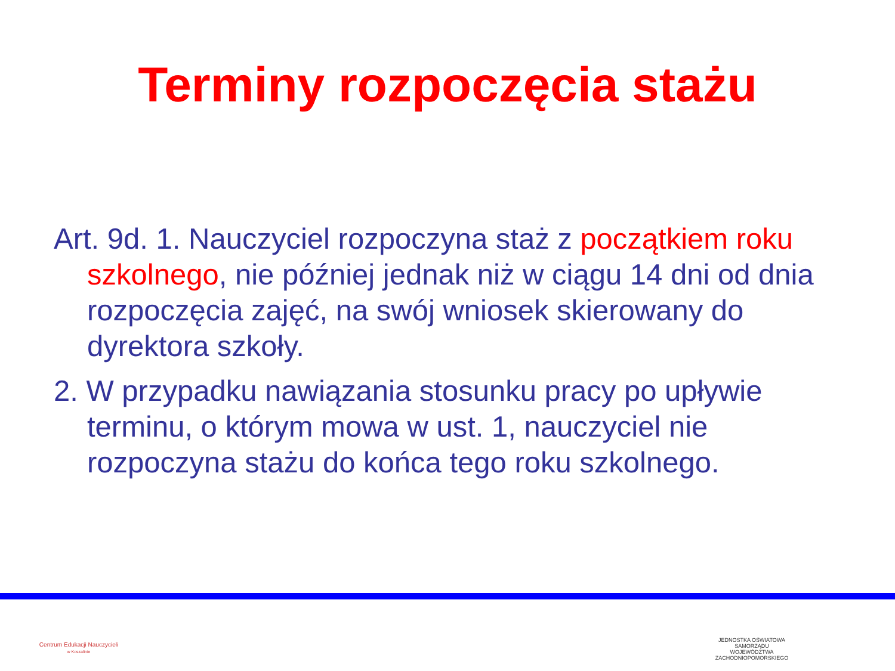Terminy rozpoczęcia stażu
Art. 9d. 1. Nauczyciel rozpoczyna staż z początkiem roku szkolnego, nie później jednak niż w ciągu 14 dni od dnia rozpoczęcia zajęć, na swój wniosek skierowany do dyrektora szkoły.
2. W przypadku nawiązania stosunku pracy po upływie terminu, o którym mowa w ust. 1, nauczyciel nie rozpoczyna stażu do końca tego roku szkolnego.
Centrum Edukacji Nauczycieli
w Koszalinie
JEDNOSTKA OŚWIATOWA
SAMORZĄDU WOJEWÓDZTWA
ZACHODNIOPOMORSKIEGO